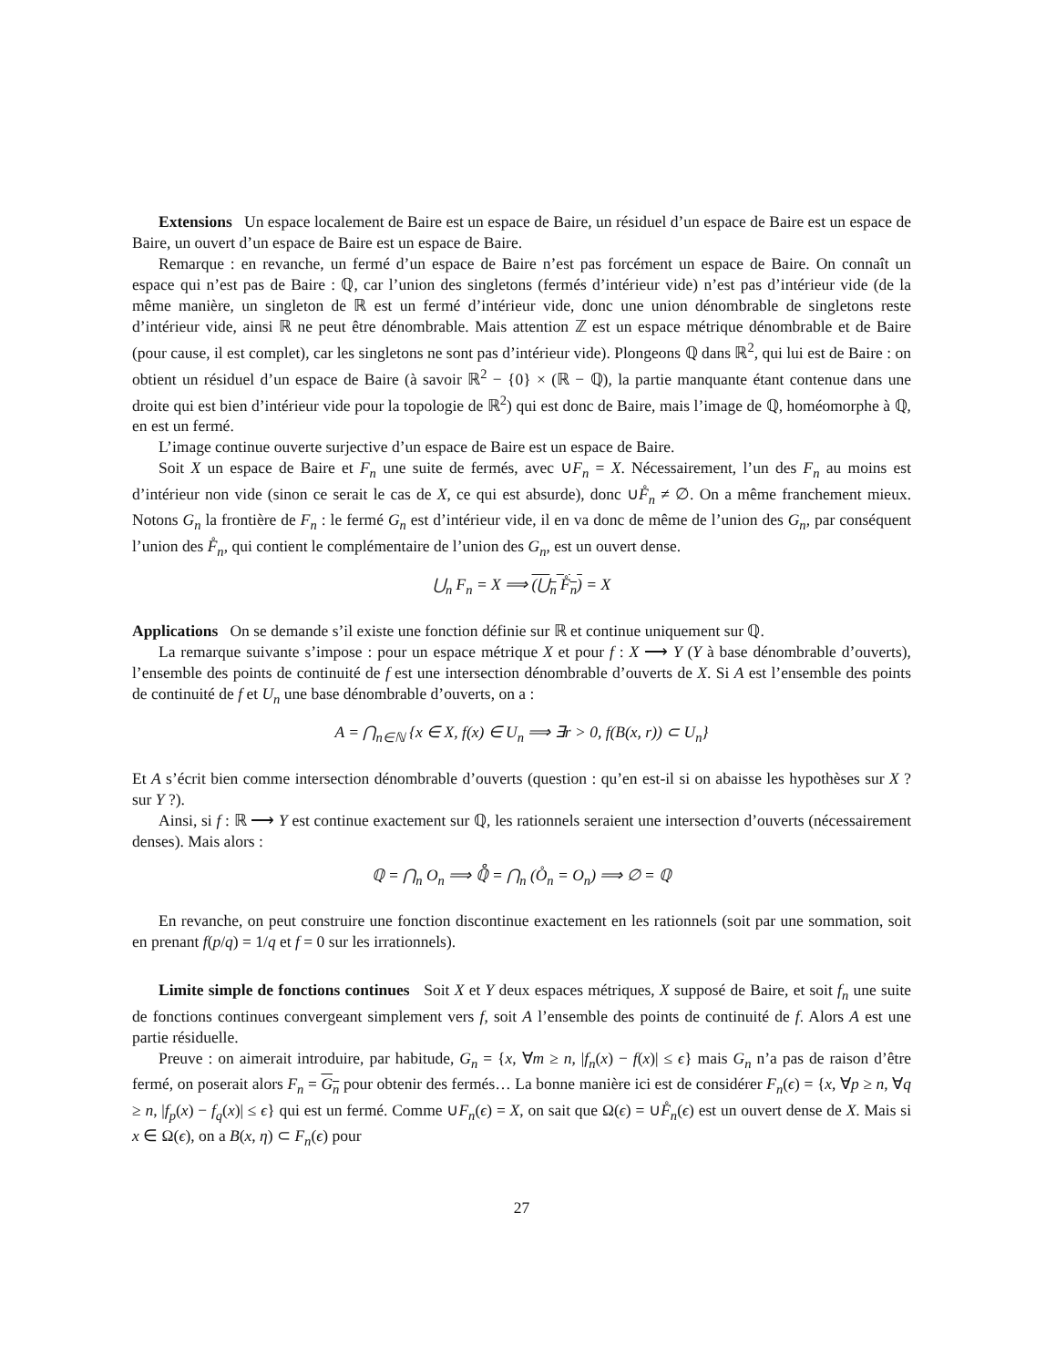Extensions Un espace localement de Baire est un espace de Baire, un résiduel d’un espace de Baire est un espace de Baire, un ouvert d’un espace de Baire est un espace de Baire.
Remarque : en revanche, un fermé d’un espace de Baire n’est pas forcément un espace de Baire. On connaît un espace qui n’est pas de Baire : ℚ, car l’union des singletons (fermés d’intérieur vide) n’est pas d’intérieur vide (de la même manière, un singleton de ℝ est un fermé d’intérieur vide, donc une union dénombrable de singletons reste d’intérieur vide, ainsi ℝ ne peut être dénombrable. Mais attention ℤ est un espace métrique dénombrable et de Baire (pour cause, il est complet), car les singletons ne sont pas d’intérieur vide). Plongeons ℚ dans ℝ<sup>2</sup>, qui lui est de Baire : on obtient un résiduel d’un espace de Baire (à savoir ℝ<sup>2</sup> − {0} × (ℝ − ℚ), la partie manquante étant contenue dans une droite qui est bien d’intérieur vide pour la topologie de ℝ<sup>2</sup>) qui est donc de Baire, mais l’image de ℚ, homéomorphe à ℚ, en est un fermé.
L’image continue ouverte surjective d’un espace de Baire est un espace de Baire.
Soit X un espace de Baire et F<sub>n</sub> une suite de fermés, avec ∪F<sub>n</sub> = X. Nécessairement, l’un des F<sub>n</sub> au moins est d’intérieur non vide (sinon ce serait le cas de X, ce qui est absurde), donc ∪F̊<sub>n</sub> ≠ ∅. On a même franchement mieux. Notons G<sub>n</sub> la frontière de F<sub>n</sub> : le fermé G<sub>n</sub> est d’intérieur vide, il en va donc de même de l’union des G<sub>n</sub>, par conséquent l’union des F̊<sub>n</sub>, qui contient le complémentaire de l’union des G<sub>n</sub>, est un ouvert dense.
⋃<sub>n</sub> F<sub>n</sub> = X ⟹ (⋃<sub>n</sub> F̊<sub>n</sub>) = X
Applications On se demande s’il existe une fonction définie sur ℝ et continue uniquement sur ℚ.
La remarque suivante s’impose : pour un espace métrique X et pour f : X ⟶ Y (Y à base dénombrable d’ouverts), l’ensemble des points de continuité de f est une intersection dénombrable d’ouverts de X. Si A est l’ensemble des points de continuité de f et U<sub>n</sub> une base dénombrable d’ouverts, on a :
A = ⋂<sub>n∈ℕ</sub> {x ∈ X, f(x) ∈ U<sub>n</sub> ⟹ ∃r > 0, f(B(x, r)) ⊂ U<sub>n</sub>}
Et A s’écrit bien comme intersection dénombrable d’ouverts (question : qu’en est-il si on abaisse les hypothèses sur X ? sur Y ?).
Ainsi, si f : ℝ ⟶ Y est continue exactement sur ℚ, les rationnels seraient une intersection d’ouverts (nécessairement denses). Mais alors :
ℚ = ⋂<sub>n</sub> O<sub>n</sub> ⟹ ℚ̊ = ⋂<sub>n</sub> (O̊<sub>n</sub> = O<sub>n</sub>) ⟹ ∅ = ℚ
En revanche, on peut construire une fonction discontinue exactement en les rationnels (soit par une sommation, soit en prenant f(p/q) = 1/q et f = 0 sur les irrationnels).
Limite simple de fonctions continues Soit X et Y deux espaces métriques, X supposé de Baire, et soit f<sub>n</sub> une suite de fonctions continues convergeant simplement vers f, soit A l’ensemble des points de continuité de f. Alors A est une partie résiduelle.
Preuve : on aimerait introduire, par habitude, G<sub>n</sub> = {x, ∀m ≥ n, |f<sub>n</sub>(x) − f(x)| ≤ ϵ} mais G<sub>n</sub> n’a pas de raison d’être fermé, on poserait alors F<sub>n</sub> = G<sub>n</sub> pour obtenir des fermés… La bonne manière ici est de considérer F<sub>n</sub>(ϵ) = {x, ∀p ≥ n, ∀q ≥ n, |f<sub>p</sub>(x) − f<sub>q</sub>(x)| ≤ ϵ} qui est un fermé. Comme ∪F<sub>n</sub>(ϵ) = X, on sait que Ω(ϵ) = ∪F̊<sub>n</sub>(ϵ) est un ouvert dense de X. Mais si x ∈ Ω(ϵ), on a B(x, η) ⊂ F<sub>n</sub>(ϵ) pour
27